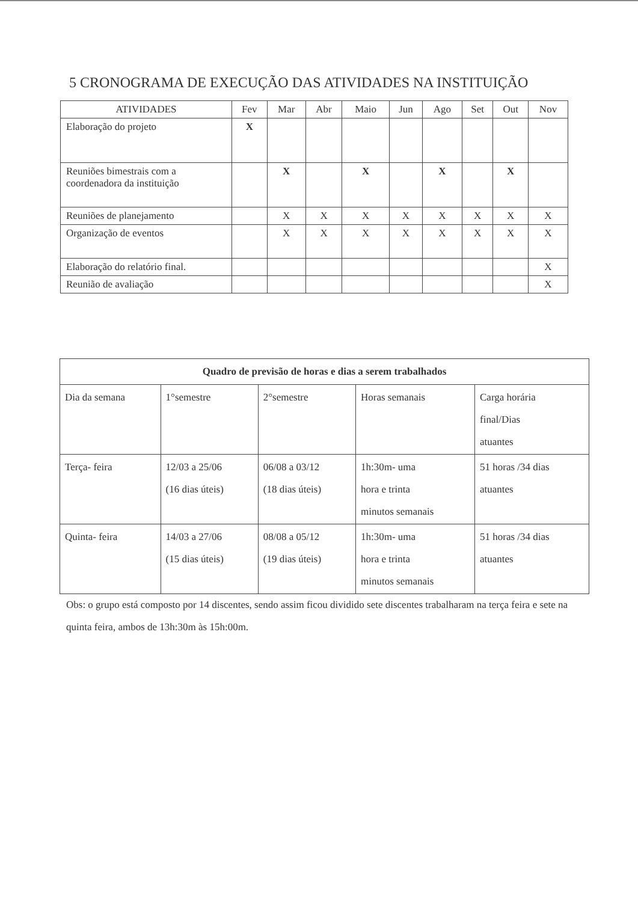5 CRONOGRAMA DE EXECUÇÃO DAS ATIVIDADES NA INSTITUIÇÃO
| ATIVIDADES | Fev | Mar | Abr | Maio | Jun | Ago | Set | Out | Nov |
| --- | --- | --- | --- | --- | --- | --- | --- | --- | --- |
| Elaboração do projeto | X | | | | | | | | |
| Reuniões bimestrais com a coordenadora da instituição | | X | | X | | X | | X | |
| Reuniões de planejamento | | X | X | X | X | X | X | X | X |
| Organização de eventos | | X | X | X | X | X | X | X | X |
| Elaboração do relatório final. | | | | | | | | | X |
| Reunião de avaliação | | | | | | | | | X |
| Quadro de previsão de horas e dias a serem trabalhados | | | | |
| Dia da semana | 1°semestre | 2°semestre | Horas semanais | Carga horária final/Dias atuantes |
| Terça- feira | 12/03 a 25/06 (16 dias úteis) | 06/08 a 03/12 (18 dias úteis) | 1h:30m- uma hora e trinta minutos semanais | 51 horas /34 dias atuantes |
| Quinta- feira | 14/03 a 27/06 (15 dias úteis) | 08/08 a 05/12 (19 dias úteis) | 1h:30m- uma hora e trinta minutos semanais | 51 horas /34 dias atuantes |
Obs: o grupo está composto por 14 discentes, sendo assim ficou dividido sete discentes trabalharam na terça feira e sete na quinta feira, ambos de 13h:30m às 15h:00m.